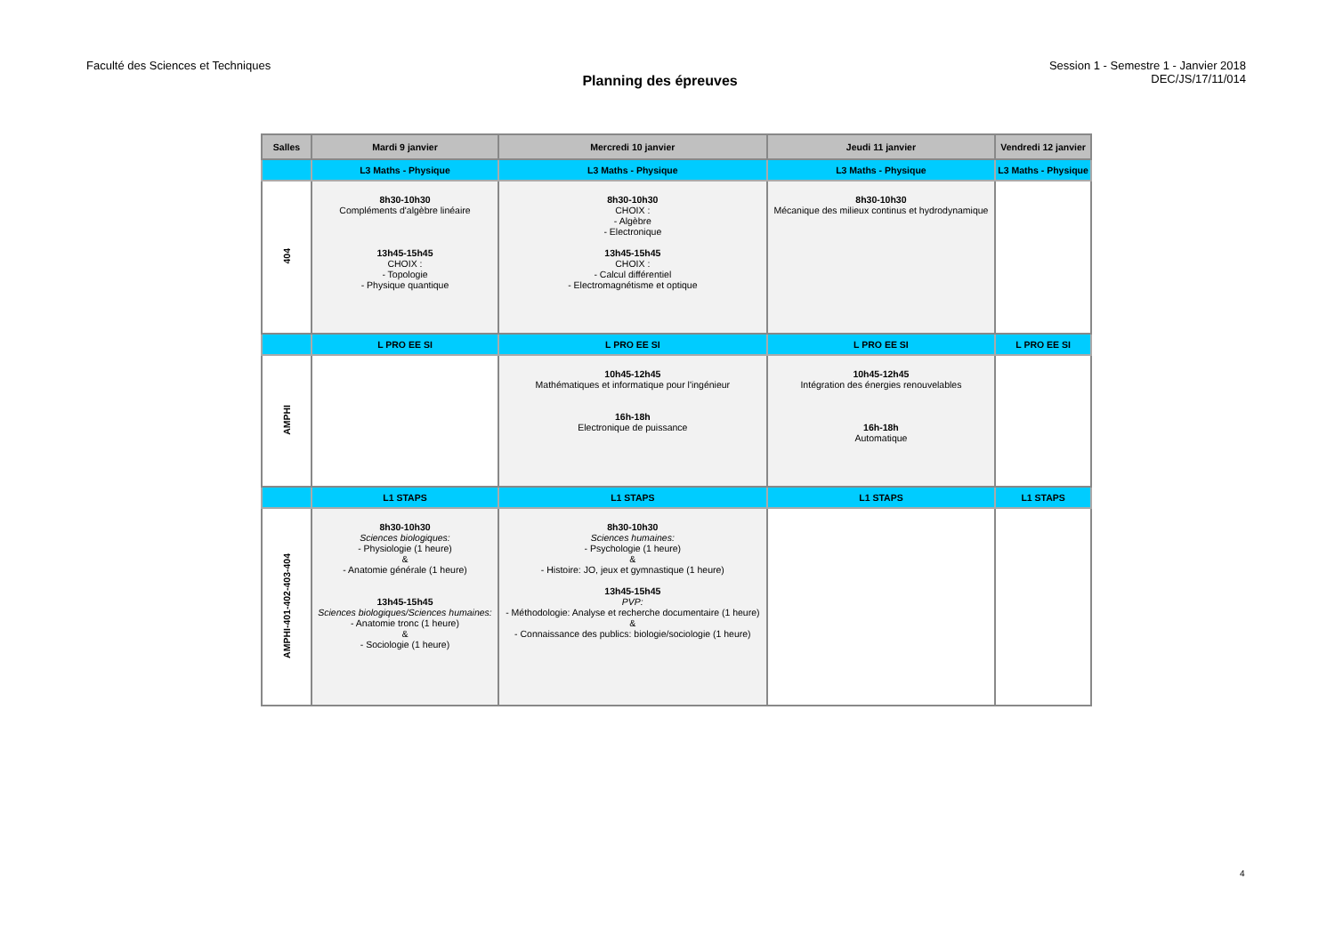Faculté des Sciences et Techniques
Planning des épreuves
Session 1 - Semestre 1 - Janvier 2018
DEC/JS/17/11/014
| Salles | Mardi 9 janvier | Mercredi 10 janvier | Jeudi 11 janvier | Vendredi 12 janvier |
| --- | --- | --- | --- | --- |
| | L3 Maths - Physique | L3 Maths - Physique | L3 Maths - Physique | L3 Maths - Physique |
| 404 | 8h30-10h30 Compléments d'algèbre linéaire 13h45-15h45 CHOIX : - Topologie - Physique quantique | 8h30-10h30 CHOIX : - Algèbre - Electronique 13h45-15h45 CHOIX : - Calcul différentiel - Electromagnétisme et optique | 8h30-10h30 Mécanique des milieux continus et hydrodynamique | |
| | L PRO EE SI | L PRO EE SI | L PRO EE SI | L PRO EE SI |
| AMPHI | | 10h45-12h45 Mathématiques et informatique pour l'ingénieur 16h-18h Electronique de puissance | 10h45-12h45 Intégration des énergies renouvelables 16h-18h Automatique | |
| | L1 STAPS | L1 STAPS | L1 STAPS | L1 STAPS |
| AMPHI-401-402-403-404 | 8h30-10h30 Sciences biologiques: - Physiologie (1 heure) & - Anatomie générale (1 heure) 13h45-15h45 Sciences biologiques/Sciences humaines: - Anatomie tronc (1 heure) & - Sociologie (1 heure) | 8h30-10h30 Sciences humaines: - Psychologie (1 heure) & - Histoire: JO, jeux et gymnastique (1 heure) 13h45-15h45 PVP: - Méthodologie: Analyse et recherche documentaire (1 heure) & - Connaissance des publics: biologie/sociologie (1 heure) | | |
4